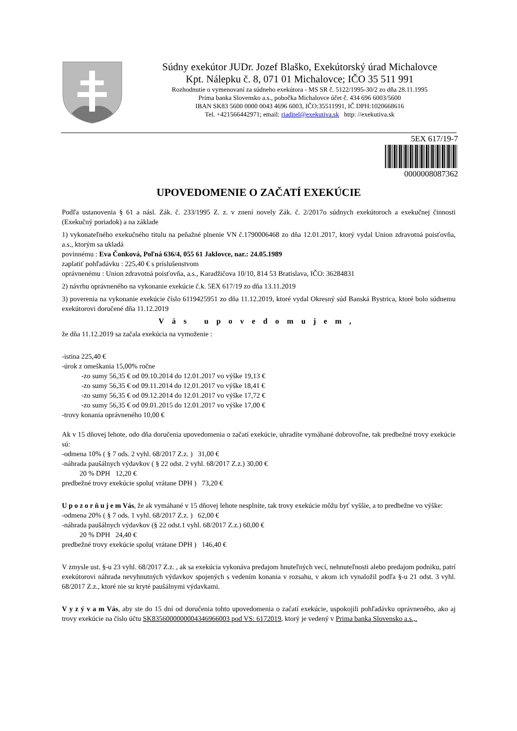Súdny exekútor JUDr. Jozef Blaško, Exekútorský úrad Michalovce
Kpt. Nálepku č. 8, 071 01 Michalovce; IČO 35 511 991
Rozhodnutie o vymenovaní za súdneho exekútora - MS SR č. 5122/1995-30/2 zo dňa 28.11.1995
Prima banka Slovensko a.s., pobočka Michalovce účet č. 434 696 6003/5600
IBAN SK83 5600 0000 0043 4696 6003, IČO:35511991, IČ DPH:1020668616
Tel. +421566442971; email: riaditel@exekutiva.sk http: //exekutiva.sk
5EX 617/19-7
0000008087362
UPOVEDOMENIE O ZAČATÍ EXEKÚCIE
Podľa ustanovenia § 61 a násl. Zák. č. 233/1995 Z. z. v znení novely Zák. č. 2/2017o súdnych exekútoroch a exekučnej činnosti (Exekučný poriadok) a na základe
1) vykonateľného exekučného titulu na peňažné plnenie VN č.1790006468 zo dňa 12.01.2017, ktorý vydal Union zdravotná poisťovňa, a.s., ktorým sa ukladá
povinnému : Eva Čonková, Poľná 636/4, 055 61 Jaklovce, nar.: 24.05.1989
zaplatiť pohľadávku : 225,40 € s príslušenstvom
oprávnenému : Union zdravotná poisťovňa, a.s., Karadžičova 10/10, 814 53 Bratislava, IČO: 36284831
2) návrhu oprávneného na vykonanie exekúcie č.k. 5EX 617/19 zo dňa 13.11.2019
3) poverenia na vykonanie exekúcie číslo 6119425951 zo dňa 11.12.2019, ktoré vydal Okresný súd Banská Bystrica, ktoré bolo súdnemu exekútorovi doručené dňa 11.12.2019
Vás upovedomujem,
že dňa 11.12.2019 sa začala exekúcia na vymoženie :
-istina 225,40 €
-úrok z omeškania 15,00% ročne
-zo sumy 56,35 € od 09.10.2014 do 12.01.2017 vo výške 19,13 €
-zo sumy 56,35 € od 09.11.2014 do 12.01.2017 vo výške 18,41 €
-zo sumy 56,35 € od 09.12.2014 do 12.01.2017 vo výške 17,72 €
-zo sumy 56,35 € od 09.01.2015 do 12.01.2017 vo výške 17,00 €
-trovy konania oprávneného 10,00 €
Ak v 15 dňovej lehote, odo dňa doručenia upovedomenia o začatí exekúcie, uhradíte vymáhané dobrovoľne, tak predbežné trovy exekúcie sú:
-odmena 10% ( § 7 ods. 2 vyhl. 68/2017 Z.z. ) 31,00 €
-náhrada paušálnych výdavkov ( § 22 odst. 2 vyhl. 68/2017 Z.z.) 30,00 €
20 % DPH 12,20 €
predbežné trovy exekúcie spolu( vrátane DPH ) 73,20 €
U p o z o r ň u j e m Vás, že ak vymáhané v 15 dňovej lehote nesplníte, tak trovy exekúcie môžu byť vyššie, a to predbežne vo výške:
-odmena 20% ( § 7 ods. 1 vyhl. 68/2017 Z.z. ) 62,00 €
-náhrada paušálnych výdavkov (§ 22 odst.1 vyhl. 68/2017 Z.z.) 60,00 €
20 % DPH 24,40 €
predbežné trovy exekúcie spolu( vrátane DPH ) 146,40 €
V zmysle ust. §-u 23 vyhl. 68/2017 Z.z. , ak sa exekúcia vykonáva predajom hnuteľných vecí, nehnuteľnosti alebo predajom podniku, patrí exekútorovi náhrada nevyhnutných výdavkov spojených s vedením konania v rozsahu, v akom ich vynaložil podľa §-u 21 odst. 3 vyhl. 68/2017 Z.z., ktoré nie su kryté paušálnymi výdavkami.
V y z ý v a m Vás, aby ste do 15 dní od doručenia tohto upovedomenia o začatí exekúcie, uspokojili pohľadávku oprávneného, ako aj trovy exekúcie na číslo účtu SK8356000000004346966003 pod VS: 6172019, ktorý je vedený v Prima banka Slovensko a.s.,.